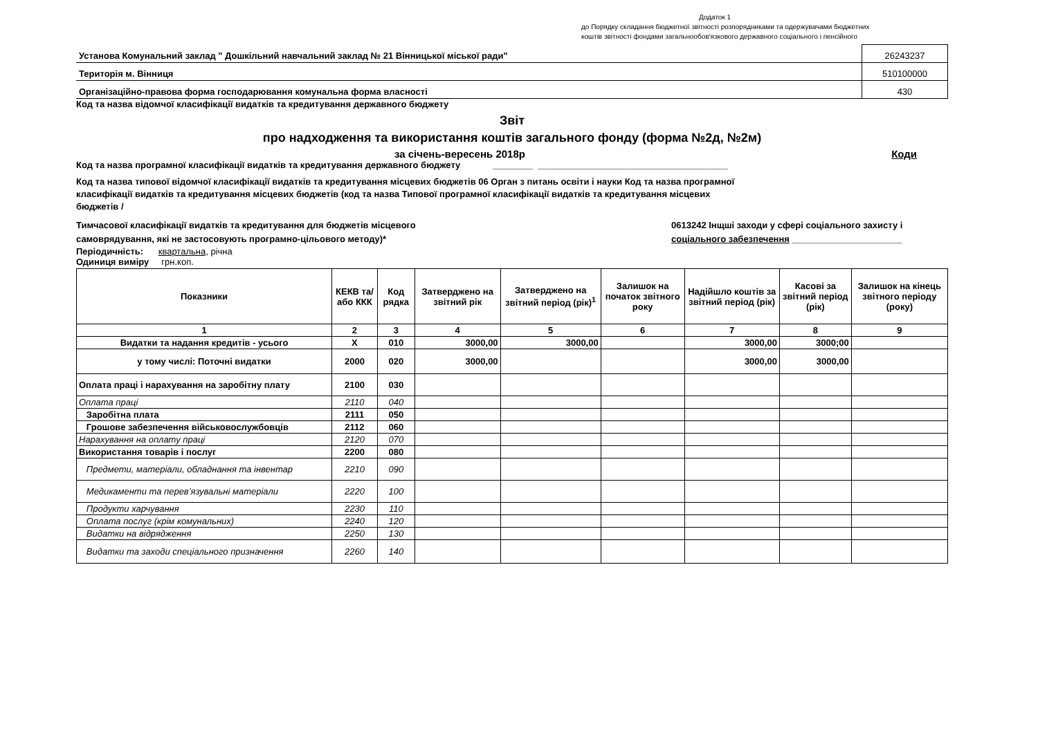Додаток 1
до Порядку складання бюджетної звітності розпорядниками та одержувачами бюджетних
коштів звітності фондами загальнообов'язкового державного соціального і пенсійного
| Установа Комунальний заклад " Дошкільний навчальний заклад № 21 Вінницької міської ради" | 26243237 |
| Територія м. Вінниця | 510100000 |
| Організаційно-правова форма господарювання комунальна форма власності | 430 |
Код та назва відомчої класифікації видатків та кредитування державного бюджету
Звіт
про надходження та використання коштів загального фонду (форма №2д, №2м)
за січень-вересень 2018р Коди
Код та назва програмної класифікації видатків та кредитування державного бюджету ________ ______________________________________
Код та назва типової відомчої класифікації видатків та кредитування місцевих бюджетів 06 Орган з питань освіти і науки Код та назва програмної класифікації видатків та кредитування місцевих бюджетів (код та назва Типової програмної класифікації видатків та кредитування місцевих бюджетів /
Тимчасової класифікації видатків та кредитування для бюджетів місцевого
самоврядування, які не застосовують програмно-цільового методу)* 0613242 Інщші заходи у сфері соціального захисту і
соціального забезпечення ______________________
Періодичність: квартальна, річна
Одиниця виміру грн.коп.
| Показники | КЕКВ та/або ККК | Код рядка | Затверджено на звітний рік | Затверджено на звітний період (рік)<sup>1</sup> | Залишок на початок звітного року | Надійшло коштів за звітний період (рік) | Касові за звітний період (рік) | Залишок на кінець звітного періоду (року) |
| --- | --- | --- | --- | --- | --- | --- | --- | --- |
| 1 | 2 | 3 | 4 | 5 | 6 | 7 | 8 | 9 |
| Видатки та надання кредитів - усього | X | 010 | 3000,00 | 3000,00 | | 3000,00 | 3000;00 | |
| у тому числі: Поточні видатки | 2000 | 020 | 3000,00 | | | 3000,00 | 3000,00 | |
| Оплата праці і нарахування на заробітну плату | 2100 | 030 | | | | | | |
| Оплата праці | 2110 | 040 | | | | | | |
| Заробітна плата | 2111 | 050 | | | | | | |
| Грошове забезпечення військовослужбовців | 2112 | 060 | | | | | | |
| Нарахування на оплату праці | 2120 | 070 | | | | | | |
| Використання товарів і послуг | 2200 | 080 | | | | | | |
| Предмети, матеріали, обладнання та інвентар | 2210 | 090 | | | | | | |
| Медикаменти та перев’язувальні матеріали | 2220 | 100 | | | | | | |
| Продукти харчування | 2230 | 110 | | | | | | |
| Оплата послуг (крім комунальних) | 2240 | 120 | | | | | | |
| Видатки на відрядження | 2250 | 130 | | | | | | |
| Видатки та заходи спеціального призначення | 2260 | 140 | | | | | | |